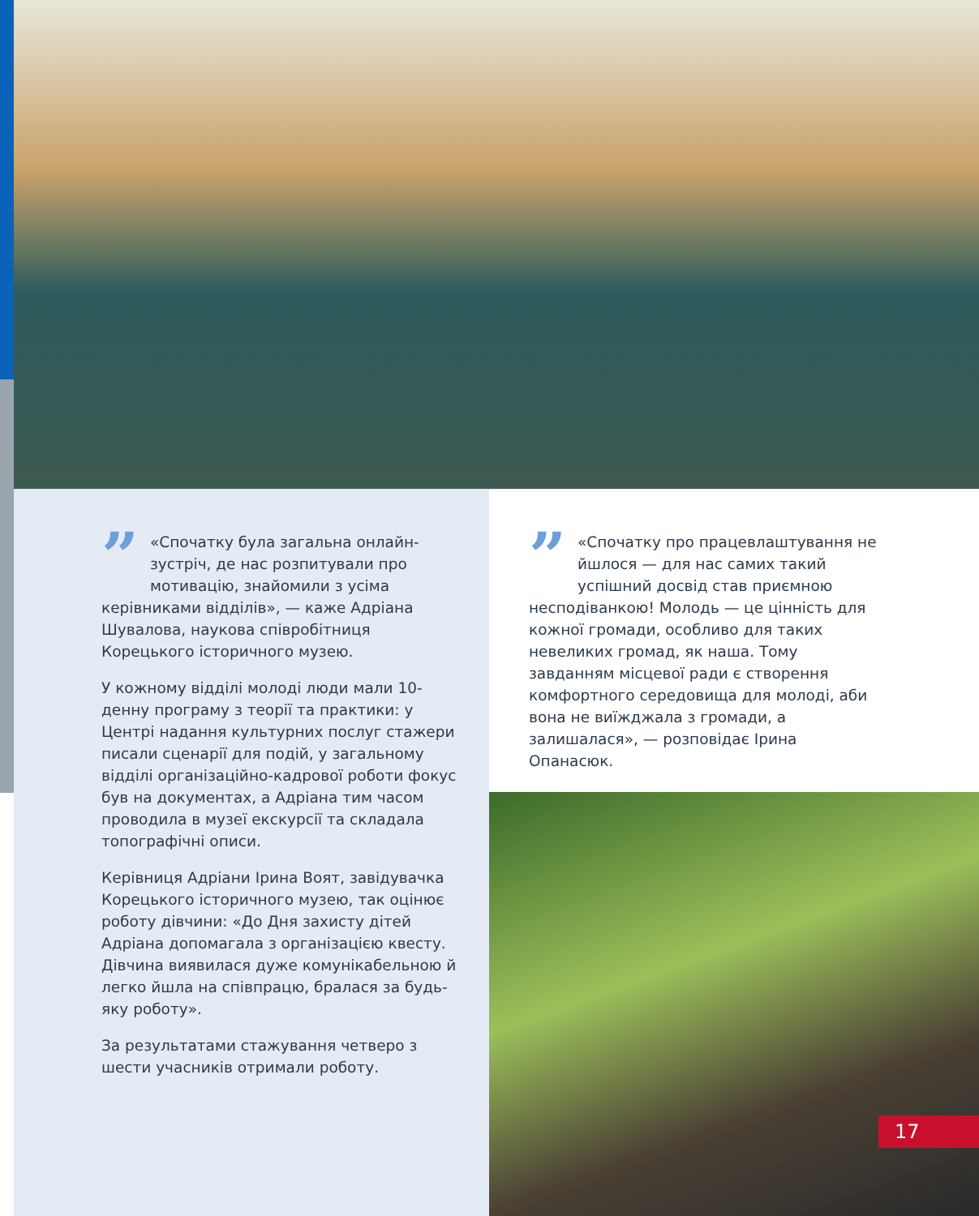” «Спочатку була загальна онлайн-зустріч, де нас розпитували про мотивацію, знайомили з усіма керівниками відділів», — каже Адріана Шувалова, наукова співробітниця Корецького історичного музею.
У кожному відділі молоді люди мали 10-денну програму з теорії та практики: у Центрі надання культурних послуг стажери писали сценарії для подій, у загальному відділі організаційно-кадрової роботи фокус був на документах, а Адріана тим часом проводила в музеї екскурсії та складала топографічні описи.
Керівниця Адріани Ірина Воят, завідувачка Корецького історичного музею, так оцінює роботу дівчини: «До Дня захисту дітей Адріана допомагала з організацією квесту. Дівчина виявилася дуже комунікабельною й легко йшла на співпрацю, бралася за будь-яку роботу».
За результатами стажування четверо з шести учасників отримали роботу.
” «Спочатку про працевлаштування не йшлося — для нас самих такий успішний досвід став приємною несподіванкою! Молодь — це цінність для кожної громади, особливо для таких невеликих громад, як наша. Тому завданням місцевої ради є створення комфортного середовища для молоді, аби вона не виїжджала з громади, а залишалася», — розповідає Ірина Опанасюк.
17